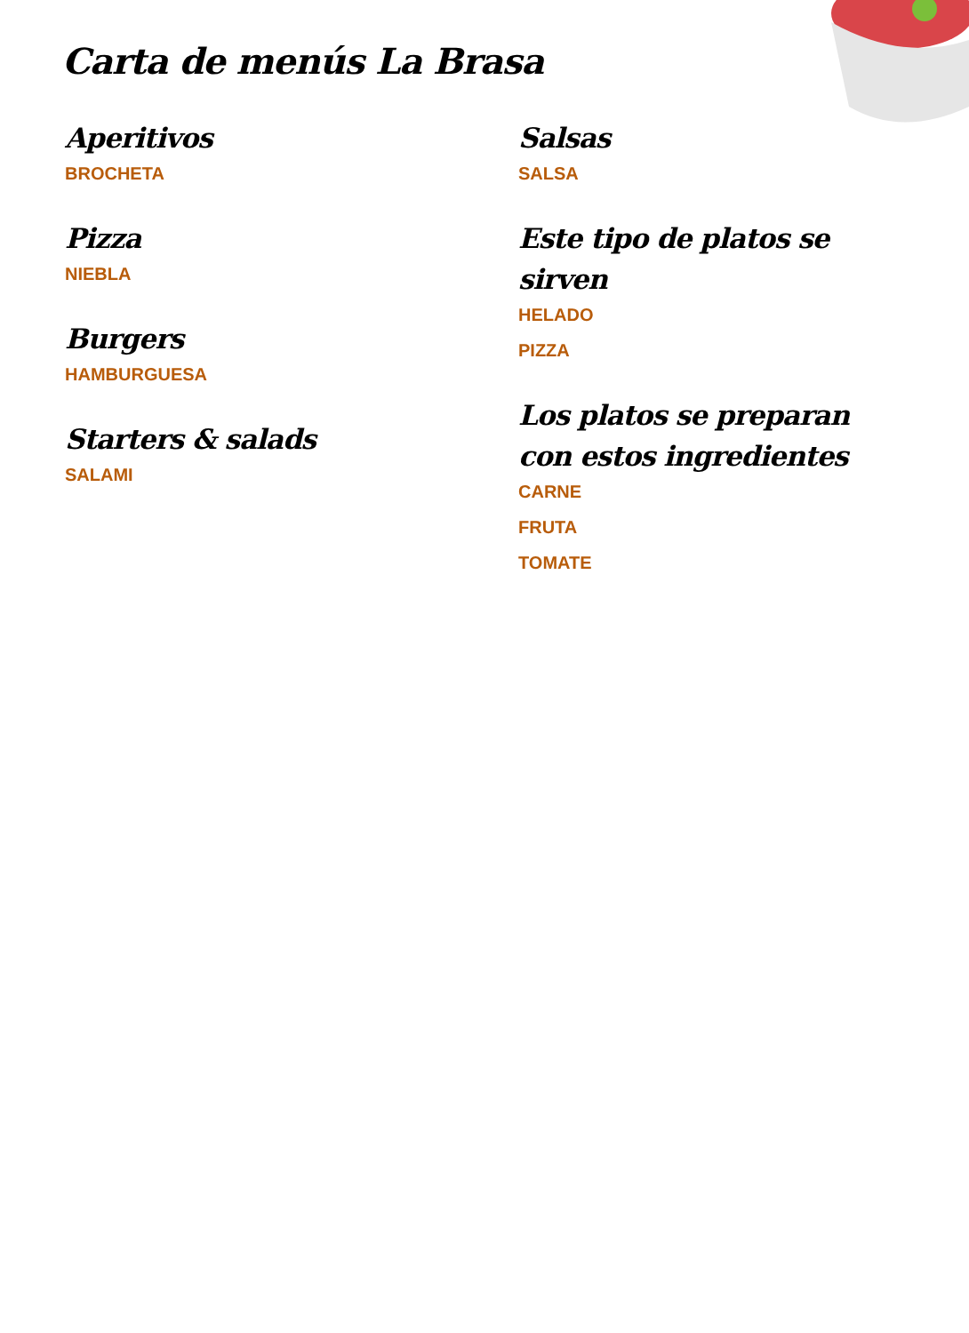Carta de menús La Brasa
Aperitivos
BROCHETA
Pizza
NIEBLA
Burgers
HAMBURGUESA
Starters & salads
SALAMI
Salsas
SALSA
Este tipo de platos se sirven
HELADO
PIZZA
Los platos se preparan con estos ingredientes
CARNE
FRUTA
TOMATE